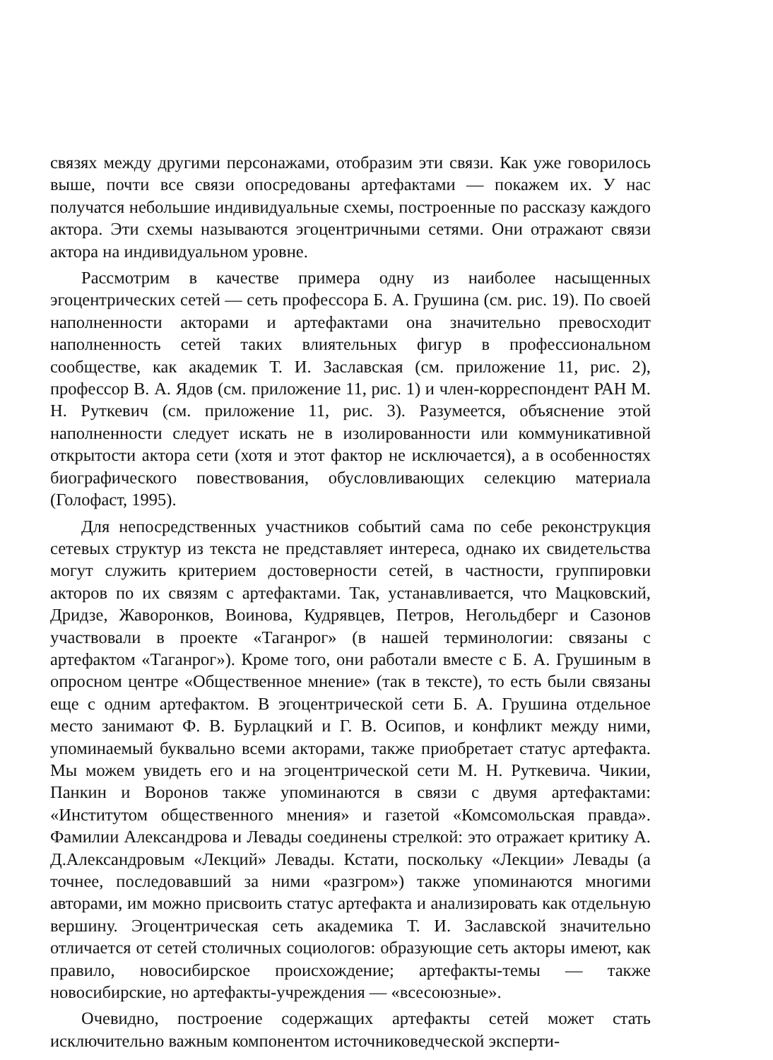связях между другими персонажами, отобразим эти связи. Как уже говорилось выше, почти все связи опосредованы артефактами — покажем их. У нас получатся небольшие индивидуальные схемы, построенные по рассказу каждого актора. Эти схемы называются эгоцентричными сетями. Они отражают связи актора на индивидуальном уровне.
Рассмотрим в качестве примера одну из наиболее насыщенных эгоцентрических сетей — сеть профессора Б. А. Грушина (см. рис. 19). По своей наполненности акторами и артефактами она значительно превосходит наполненность сетей таких влиятельных фигур в профессиональном сообществе, как академик Т. И. Заславская (см. приложение 11, рис. 2), профессор В. А. Ядов (см. приложение 11, рис. 1) и член-корреспондент РАН М. Н. Руткевич (см. приложение 11, рис. 3). Разумеется, объяснение этой наполненности следует искать не в изолированности или коммуникативной открытости актора сети (хотя и этот фактор не исключается), а в особенностях биографического повествования, обусловливающих селекцию материала (Голофаст, 1995).
Для непосредственных участников событий сама по себе реконструкция сетевых структур из текста не представляет интереса, однако их свидетельства могут служить критерием достоверности сетей, в частности, группировки акторов по их связям с артефактами. Так, устанавливается, что Мацковский, Дридзе, Жаворонков, Воинова, Кудрявцев, Петров, Негольдберг и Сазонов участвовали в проекте «Таганрог» (в нашей терминологии: связаны с артефактом «Таганрог»). Кроме того, они работали вместе с Б. А. Грушиным в опросном центре «Общественное мнение» (так в тексте), то есть были связаны еще с одним артефактом. В эгоцентрической сети Б. А. Грушина отдельное место занимают Ф. В. Бурлацкий и Г. В. Осипов, и конфликт между ними, упоминаемый буквально всеми акторами, также приобретает статус артефакта. Мы можем увидеть его и на эгоцентрической сети М. Н. Руткевича. Чикии, Панкин и Воронов также упоминаются в связи с двумя артефактами: «Институтом общественного мнения» и газетой «Комсомольская правда». Фамилии Александрова и Левады соединены стрелкой: это отражает критику А. Д.Александровым «Лекций» Левады. Кстати, поскольку «Лекции» Левады (а точнее, последовавший за ними «разгром») также упоминаются многими авторами, им можно присвоить статус артефакта и анализировать как отдельную вершину. Эгоцентрическая сеть академика Т. И. Заславской значительно отличается от сетей столичных социологов: образующие сеть акторы имеют, как правило, новосибирское происхождение; артефакты-темы — также новосибирские, но артефакты-учреждения — «всесоюзные».
Очевидно, построение содержащих артефакты сетей может стать исключительно важным компонентом источниковедческой эксперти-